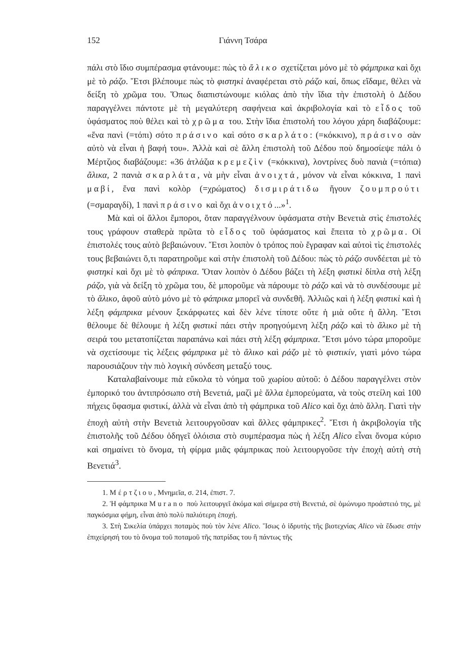152 Γιάννη Τσάρα
πάλι στὸ ἴδιο συμπέρασμα φτάνουμε: πὼς τὸ ἄλικο σχετίζεται μόνο μὲ τὸ φάμπρικα καὶ ὄχι μὲ τὸ ράζο. Ἔτσι βλέπουμε πὼς τὸ φιστηκὶ ἀναφέρεται στὸ ράζο καί, ὅπως εἴδαμε, θέλει νὰ δείξη τὸ χρῶμα του. Ὅπως διαπιστώνουμε κιόλας ἀπὸ τὴν ἴδια τὴν ἐπιστολὴ ὁ Δέδου παραγγέλνει πάντοτε μὲ τὴ μεγαλύτερη σαφήνεια καὶ ἀκριβολογία καὶ τὸ εἶδος τοῦ ὑφάσματος ποὺ θέλει καὶ τὸ χρῶμα του. Στὴν ἴδια ἐπιστολή του λόγου χάρη διαβάζουμε: «ἕνα πανὶ (=τόπι) σότο πράσινο καὶ σότο σκαρλάτο: (=κόκκινο), πράσινο σὰν αὐτὸ νὰ εἶναι ἡ βαφή του». Ἀλλὰ καὶ σὲ ἄλλη ἐπιστολὴ τοῦ Δέδου ποὺ δημοσίεψε πάλι ὁ Μέρτζιος διαβάζουμε: «36 ἀτλάζια κρεμεζὶν (=κόκκινα), λοντρίνες δυὸ πανιὰ (=τόπια) ἄλικα, 2 πανιὰ σκαρλάτα, νὰ μὴν εἶναι ἀνοιχτά, μόνον νὰ εἶναι κόκκινα, 1 πανὶ μαβί, ἕνα πανὶ κολὸρ (=χρώματος) δισμιράτιδω ἤγουν ζουμπρούτι (=σμαραγδί), 1 πανὶ πράσινο καὶ ὄχι ἀνοιχτό...»<sup>1</sup>.
Μὰ καὶ οἱ ἄλλοι ἔμποροι, ὅταν παραγγέλνουν ὑφάσματα στὴν Βενετιὰ στὶς ἐπιστολές τους γράφουν σταθερὰ πρῶτα τὸ εἶδος τοῦ ὑφάσματος καὶ ἔπειτα τὸ χρῶμα. Οἱ ἐπιστολές τους αὐτὸ βεβαιώνουν. Ἔτσι λοιπὸν ὁ τρόπος ποὺ ἔγραφαν καὶ αὐτοὶ τὶς ἐπιστολές τους βεβαιώνει ὅ,τι παρατηροῦμε καὶ στὴν ἐπιστολὴ τοῦ Δέδου: πὼς τὸ ράζο συνδέεται μὲ τὸ φιστηκὶ καὶ ὄχι μὲ τὸ φάπρικα. Ὅταν λοιπὸν ὁ Δέδου βάζει τὴ λέξη φιστικὶ δίπλα στὴ λέξη ράζο, γιὰ νὰ δείξη τὸ χρῶμα του, δὲ μποροῦμε νὰ πάρουμε τὸ ράζο καὶ νὰ τὸ συνδέσουμε μὲ τὸ ἄλικο, ἀφοῦ αὐτὸ μόνο μὲ τὸ φάπρικα μπορεῖ νὰ συνδεθῆ. Ἀλλιῶς καὶ ἡ λέξη φιστικὶ καὶ ἡ λέξη φάμπρικα μένουν ξεκάρφωτες καὶ δὲν λένε τίποτε οὔτε ἡ μιὰ οὔτε ἡ ἄλλη. Ἔτσι θέλουμε δὲ θέλουμε ἡ λέξη φιστικὶ πάει στὴν προηγούμενη λέξη ράζο καὶ τὸ ἄλικο μὲ τὴ σειρά του μετατοπίζεται παραπάνω καὶ πάει στὴ λέξη φάμπρικα. Ἔτσι μόνο τώρα μποροῦμε νὰ σχετίσουμε τὶς λέξεις φάμπρικα μὲ τὸ ἄλικο καὶ ράζο μὲ τὸ φιστικίν, γιατὶ μόνο τώρα παρουσιάζουν τὴν πιὸ λογικὴ σύνδεση μεταξύ τους.
Καταλαβαίνουμε πιὰ εὔκολα τὸ νόημα τοῦ χωρίου αὐτοῦ: ὁ Δέδου παραγγέλνει στὸν ἐμπορικό του ἀντιπρόσωπο στὴ Βενετιά, μαζὶ μὲ ἄλλα ἐμπορεύματα, νὰ τοὺς στείλη καὶ 100 πήχεις ὕφασμα φιστικί, ἀλλὰ νὰ εἶναι ἀπὸ τὴ φάμπρικα τοῦ Alico καὶ ὄχι ἀπὸ ἄλλη. Γιατὶ τὴν ἐποχὴ αὐτὴ στὴν Βενετιὰ λειτουργοῦσαν καὶ ἄλλες φάμπρικες<sup>2</sup>. Ἔτσι ἡ ἀκριβολογία τῆς ἐπιστολῆς τοῦ Δέδου ὁδηγεῖ ὁλόισια στὸ συμπέρασμα πὼς ἡ λέξη Alico εἶναι ὄνομα κύριο καὶ σημαίνει τὸ ὄνομα, τὴ φίρμα μιᾶς φάμπρικας ποὺ λειτουργοῦσε τὴν ἐποχὴ αὐτὴ στὴ Βενετιά<sup>3</sup>.
1. Μέρτζιου, Μνημεῖα, σ. 214, ἐπιστ. 7.
2. Ἡ φάμπρικα Murano ποὺ λειτουργεῖ ἀκόμα καὶ σήμερα στὴ Βενετιά, σὲ ὁμώνυμο προάστειό της, μὲ παγκόσμια φήμη, εἶναι ἀπὸ πολὺ παλιότερη ἐποχή.
3. Στὴ Σικελία ὑπάρχει ποταμὸς ποὺ τὸν λένε Alico. Ἴσως ὁ ἱδρυτὴς τῆς βιοτεχνίας Alico νὰ ἔδωσε στὴν ἐπιχείρησή του τὸ ὄνομα τοῦ ποταμοῦ τῆς πατρίδας του ἢ πάντως τῆς